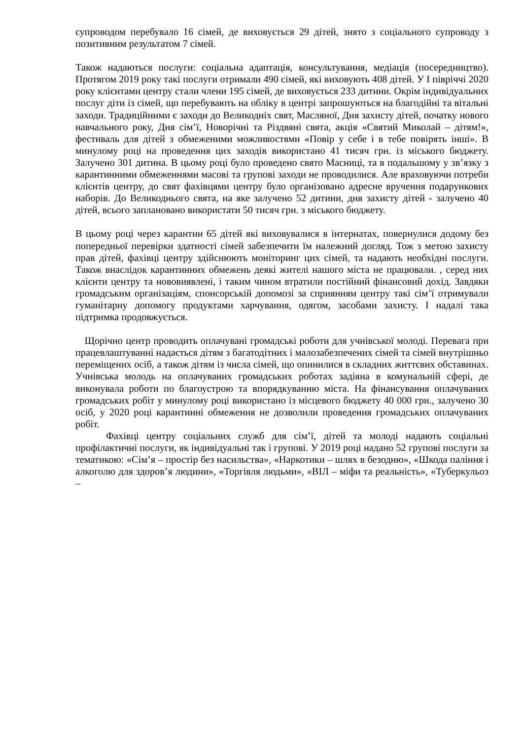супроводом перебувало 16 сімей, де виховується 29 дітей, знято з соціального супроводу з позитивним результатом 7 сімей.
Також надаються послуги: соціальна адаптація, консультування, медіація (посередництво). Протягом 2019 року такі послуги отримали 490 сімей, які виховують 408 дітей. У І півріччі 2020 року клієнтами центру стали члени 195 сімей, де виховується 233 дитини. Окрім індивідуальних послуг діти із сімей, що перебувають на обліку в центрі запрошуються на благодійні та вітальні заходи. Традиційними є заходи до Великодніх свят, Масляної, Дня захисту дітей, початку нового навчального року, Дня сім’ї, Новорічні та Різдвяні свята, акція «Святий Миколай – дітям!», фестиваль для дітей з обмеженими можливостями «Повір у себе і в тебе повірять інші». В минулому році на проведення цих заходів використано 41 тисяч грн. із міського бюджету. Залучено 301 дитина. В цьому році було проведено свято Масниці, та в подальшому у зв’язку з карантинними обмеженнями масові та групові заходи не проводилися. Але враховуючи потреби клієнтів центру, до свят фахівцями центру було організовано адресне вручення подарункових наборів. До Великоднього свята, на яке залучено 52 дитини, дня захисту дітей - залучено 40 дітей, всього заплановано використати 50 тисяч грн. з міського бюджету.
В цьому році через карантин 65 дітей які виховувалися в інтернатах, повернулися додому без попередньої перевірки здатності сімей забезпечити їм належний догляд. Тож з метою захисту прав дітей, фахівці центру здійснюють моніторинг цих сімей, та надають необхідні послуги. Також внаслідок карантинних обмежень деякі жителі нашого міста не працювали. , серед них клієнти центру та нововиявлені, і таким чином втратили постійний фінансовий дохід. Завдяки громадським організаціям, спонсорській допомозі за сприянням центру такі сім’ї отримували гуманітарну допомогу продуктами харчування, одягом, засобами захисту. І надалі така підтримка продовжується.
Щорічно центр проводить оплачувані громадські роботи для учнівської молоді. Перевага при працевлаштуванні надається дітям з багатодітних і малозабезпечених сімей та сімей внутрішньо переміщених осіб, а також дітям із числа сімей, що опинилися в складних життєвих обставинах. Учнівська молодь на оплачуваних громадських роботах задіяна в комунальній сфері, де виконувала роботи по благоустрою та впорядкуванню міста. На фінансування оплачуваних громадських робіт у минулому році використано із місцевого бюджету 40 000 грн., залучено 30 осіб, у 2020 році карантинні обмеження не дозволили проведення громадських оплачуваних робіт.
Фахівці центру соціальних служб для сім’ї, дітей та молоді надають соціальні профілактичні послуги, як індивідуальні так і групові. У 2019 році надано 52 групові послуги за тематикою: «Сім’я – простір без насильства», «Наркотики – шлях в безодню», «Шкода паління і алкоголю для здоров’я людини», «Торгівля людьми», «ВІЛ – міфи та реальність», «Туберкульоз –